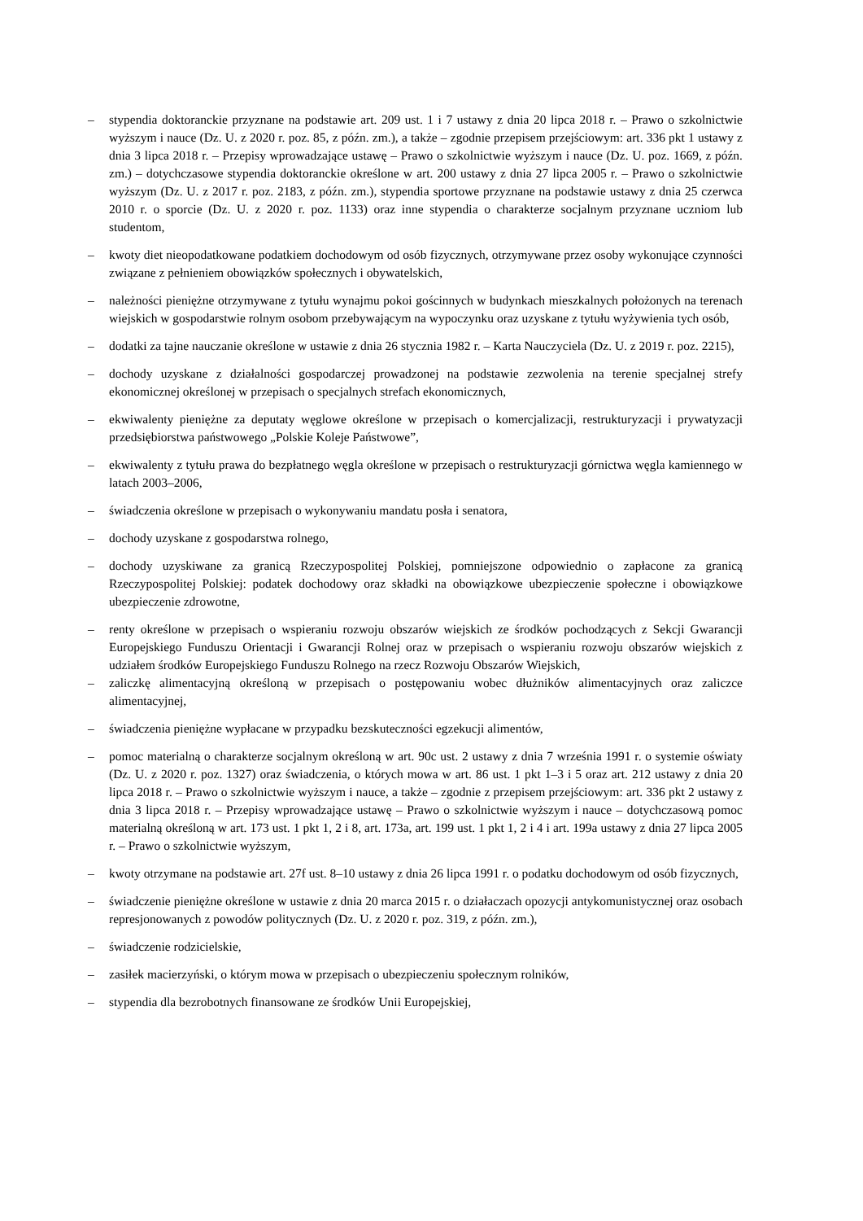– stypendia doktoranckie przyznane na podstawie art. 209 ust. 1 i 7 ustawy z dnia 20 lipca 2018 r. – Prawo o szkolnictwie wyższym i nauce (Dz. U. z 2020 r. poz. 85, z późn. zm.), a także – zgodnie przepisem przejściowym: art. 336 pkt 1 ustawy z dnia 3 lipca 2018 r. – Przepisy wprowadzające ustawę – Prawo o szkolnictwie wyższym i nauce (Dz. U. poz. 1669, z późn. zm.) – dotychczasowe stypendia doktoranckie określone w art. 200 ustawy z dnia 27 lipca 2005 r. – Prawo o szkolnictwie wyższym (Dz. U. z 2017 r. poz. 2183, z późn. zm.), stypendia sportowe przyznane na podstawie ustawy z dnia 25 czerwca 2010 r. o sporcie (Dz. U. z 2020 r. poz. 1133) oraz inne stypendia o charakterze socjalnym przyznane uczniom lub studentom,
– kwoty diet nieopodatkowane podatkiem dochodowym od osób fizycznych, otrzymywane przez osoby wykonujące czynności związane z pełnieniem obowiązków społecznych i obywatelskich,
– należności pieniężne otrzymywane z tytułu wynajmu pokoi gościnnych w budynkach mieszkalnych położonych na terenach wiejskich w gospodarstwie rolnym osobom przebywającym na wypoczynku oraz uzyskane z tytułu wyżywienia tych osób,
– dodatki za tajne nauczanie określone w ustawie z dnia 26 stycznia 1982 r. – Karta Nauczyciela (Dz. U. z 2019 r. poz. 2215),
– dochody uzyskane z działalności gospodarczej prowadzonej na podstawie zezwolenia na terenie specjalnej strefy ekonomicznej określonej w przepisach o specjalnych strefach ekonomicznych,
– ekwiwalenty pieniężne za deputaty węglowe określone w przepisach o komercjalizacji, restrukturyzacji i prywatyzacji przedsiębiorstwa państwowego „Polskie Koleje Państwowe”,
– ekwiwalenty z tytułu prawa do bezpłatnego węgla określone w przepisach o restrukturyzacji górnictwa węgla kamiennego w latach 2003–2006,
– świadczenia określone w przepisach o wykonywaniu mandatu posła i senatora,
– dochody uzyskane z gospodarstwa rolnego,
– dochody uzyskiwane za granicą Rzeczypospolitej Polskiej, pomniejszone odpowiednio o zapłacone za granicą Rzeczypospolitej Polskiej: podatek dochodowy oraz składki na obowiązkowe ubezpieczenie społeczne i obowiązkowe ubezpieczenie zdrowotne,
– renty określone w przepisach o wspieraniu rozwoju obszarów wiejskich ze środków pochodzących z Sekcji Gwarancji Europejskiego Funduszu Orientacji i Gwarancji Rolnej oraz w przepisach o wspieraniu rozwoju obszarów wiejskich z udziałem środków Europejskiego Funduszu Rolnego na rzecz Rozwoju Obszarów Wiejskich,
– zaliczkę alimentacyjną określoną w przepisach o postępowaniu wobec dłużników alimentacyjnych oraz zaliczce alimentacyjnej,
– świadczenia pieniężne wypłacane w przypadku bezskuteczności egzekucji alimentów,
– pomoc materialną o charakterze socjalnym określoną w art. 90c ust. 2 ustawy z dnia 7 września 1991 r. o systemie oświaty (Dz. U. z 2020 r. poz. 1327) oraz świadczenia, o których mowa w art. 86 ust. 1 pkt 1–3 i 5 oraz art. 212 ustawy z dnia 20 lipca 2018 r. – Prawo o szkolnictwie wyższym i nauce, a także – zgodnie z przepisem przejściowym: art. 336 pkt 2 ustawy z dnia 3 lipca 2018 r. – Przepisy wprowadzające ustawę – Prawo o szkolnictwie wyższym i nauce – dotychczasową pomoc materialną określoną w art. 173 ust. 1 pkt 1, 2 i 8, art. 173a, art. 199 ust. 1 pkt 1, 2 i 4 i art. 199a ustawy z dnia 27 lipca 2005 r. – Prawo o szkolnictwie wyższym,
– kwoty otrzymane na podstawie art. 27f ust. 8–10 ustawy z dnia 26 lipca 1991 r. o podatku dochodowym od osób fizycznych,
– świadczenie pieniężne określone w ustawie z dnia 20 marca 2015 r. o działaczach opozycji antykomunistycznej oraz osobach represjonowanych z powodów politycznych (Dz. U. z 2020 r. poz. 319, z późn. zm.),
– świadczenie rodzicielskie,
– zasiłek macierzyński, o którym mowa w przepisach o ubezpieczeniu społecznym rolników,
– stypendia dla bezrobotnych finansowane ze środków Unii Europejskiej,